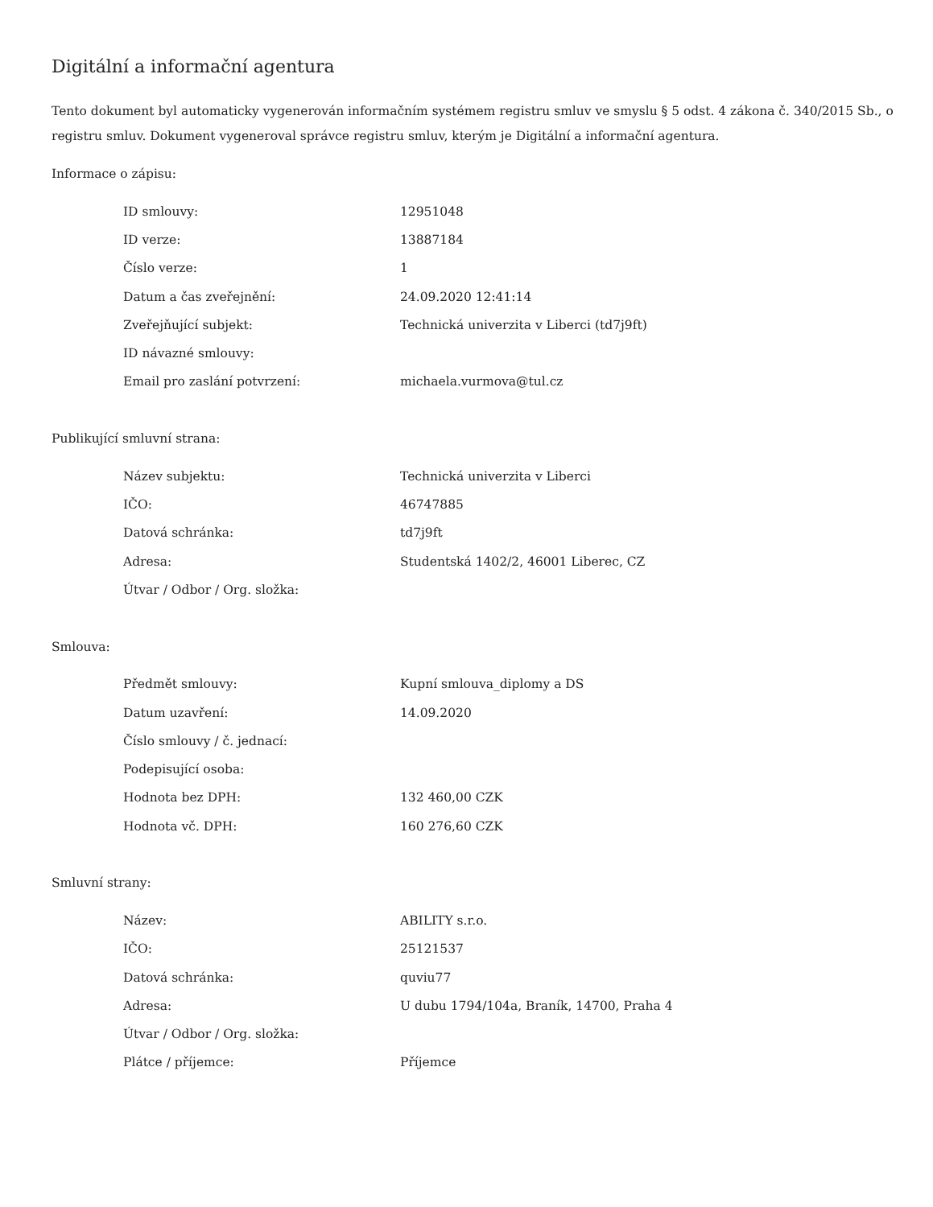Digitální a informační agentura
Tento dokument byl automaticky vygenerován informačním systémem registru smluv ve smyslu § 5 odst. 4 zákona č. 340/2015 Sb., o registru smluv. Dokument vygeneroval správce registru smluv, kterým je Digitální a informační agentura.
Informace o zápisu:
| ID smlouvy: | 12951048 |
| ID verze: | 13887184 |
| Číslo verze: | 1 |
| Datum a čas zveřejnění: | 24.09.2020 12:41:14 |
| Zveřejňující subjekt: | Technická univerzita v Liberci (td7j9ft) |
| ID návazné smlouvy: | |
| Email pro zaslání potvrzení: | michaela.vurmova@tul.cz |
Publikující smluvní strana:
| Název subjektu: | Technická univerzita v Liberci |
| IČO: | 46747885 |
| Datová schránka: | td7j9ft |
| Adresa: | Studentská 1402/2, 46001 Liberec, CZ |
| Útvar / Odbor / Org. složka: | |
Smlouva:
| Předmět smlouvy: | Kupní smlouva_diplomy a DS |
| Datum uzavření: | 14.09.2020 |
| Číslo smlouvy / č. jednací: | |
| Podepisující osoba: | |
| Hodnota bez DPH: | 132 460,00 CZK |
| Hodnota vč. DPH: | 160 276,60 CZK |
Smluvní strany:
| Název: | ABILITY s.r.o. |
| IČO: | 25121537 |
| Datová schránka: | quviu77 |
| Adresa: | U dubu 1794/104a, Braník, 14700, Praha 4 |
| Útvar / Odbor / Org. složka: | |
| Plátce / příjemce: | Příjemce |